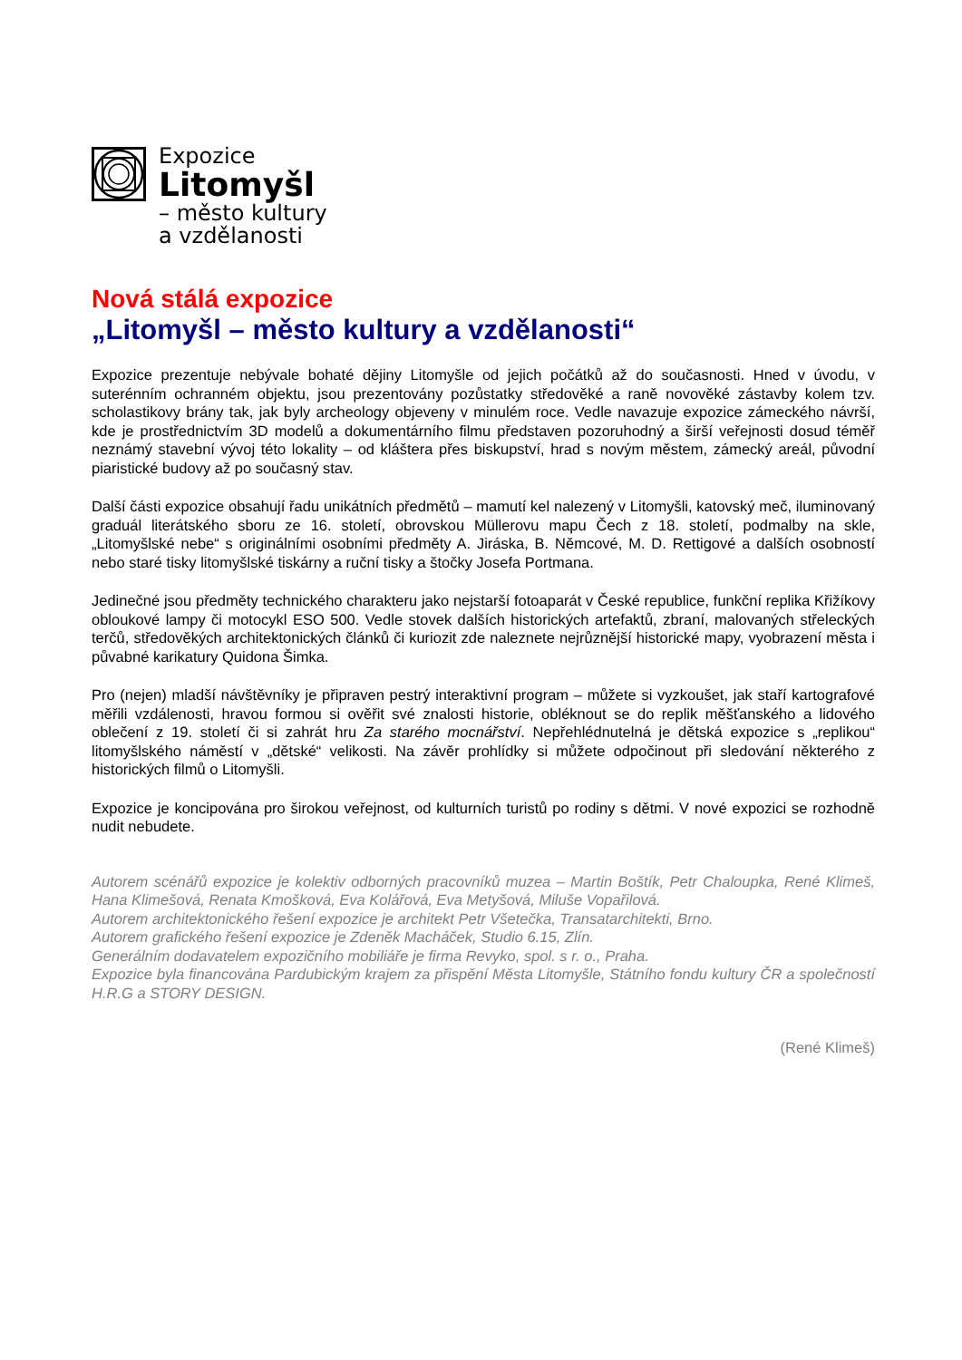Expozice
Litomyšl
– město kultury
a vzdělanosti
Nová stálá expozice
„Litomyšl – město kultury a vzdělanosti“
Expozice prezentuje nebývale bohaté dějiny Litomyšle od jejich počátků až do současnosti. Hned v úvodu, v suterénním ochranném objektu, jsou prezentovány pozůstatky středověké a raně novověké zástavby kolem tzv. scholastikovy brány tak, jak byly archeology objeveny v minulém roce. Vedle navazuje expozice zámeckého návrší, kde je prostřednictvím 3D modelů a dokumentárního filmu představen pozoruhodný a širší veřejnosti dosud téměř neznámý stavební vývoj této lokality – od kláštera přes biskupství, hrad s novým městem, zámecký areál, původní piaristické budovy až po současný stav.
Další části expozice obsahují řadu unikátních předmětů – mamutí kel nalezený v Litomyšli, katovský meč, iluminovaný graduál literátského sboru ze 16. století, obrovskou Müllerovu mapu Čech z 18. století, podmalby na skle, „Litomyšlské nebe“ s originálními osobními předměty A. Jiráska, B. Němcové, M. D. Rettigové a dalších osobností nebo staré tisky litomyšlské tiskárny a ruční tisky a štočky Josefa Portmana.
Jedinečné jsou předměty technického charakteru jako nejstarší fotoaparát v České republice, funkční replika Křižíkovy obloukové lampy či motocykl ESO 500. Vedle stovek dalších historických artefaktů, zbraní, malovaných střeleckých terčů, středověkých architektonických článků či kuriozit zde naleznete nejrůznější historické mapy, vyobrazení města i půvabné karikatury Quidona Šimka.
Pro (nejen) mladší návštěvníky je připraven pestrý interaktivní program – můžete si vyzkoušet, jak staří kartografové měřili vzdálenosti, hravou formou si ověřit své znalosti historie, obléknout se do replik měšťanského a lidového oblečení z 19. století či si zahrát hru Za starého mocnářství. Nepřehlédnutelná je dětská expozice s „replikou“ litomyšlského náměstí v „dětské“ velikosti. Na závěr prohlídky si můžete odpočinout při sledování některého z historických filmů o Litomyšli.
Expozice je koncipována pro širokou veřejnost, od kulturních turistů po rodiny s dětmi. V nové expozici se rozhodně nudit nebudete.
Autorem scénářů expozice je kolektiv odborných pracovníků muzea – Martin Boštík, Petr Chaloupka, René Klimeš, Hana Klimešová, Renata Kmošková, Eva Kolářová, Eva Metyšová, Miluše Vopařilová.
Autorem architektonického řešení expozice je architekt Petr Všetečka, Transatarchitekti, Brno.
Autorem grafického řešení expozice je Zdeněk Macháček, Studio 6.15, Zlín.
Generálním dodavatelem expozičního mobiliáře je firma Revyko, spol. s r. o., Praha.
Expozice byla financována Pardubickým krajem za přispění Města Litomyšle, Státního fondu kultury ČR a společností H.R.G a STORY DESIGN.
(René Klimeš)